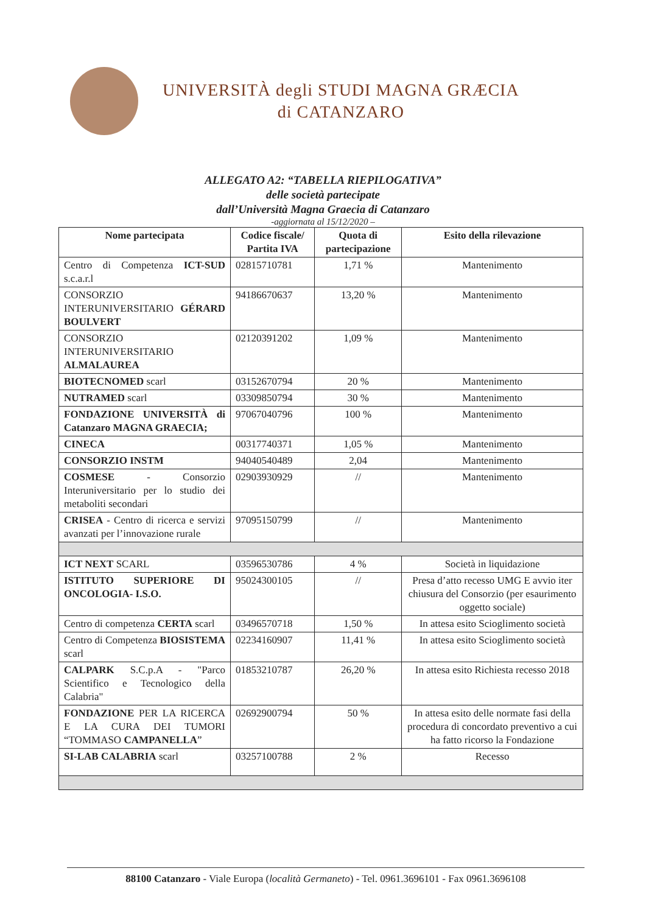UNIVERSITÀ degli STUDI MAGNA GRÆCIA
di CATANZARO
ALLEGATO A2: “TABELLA RIEPILOGATIVA”
delle società partecipate
dall’Università Magna Graecia di Catanzaro
-aggiornata al 15/12/2020 –
| Nome partecipata | Codice fiscale/ Partita IVA | Quota di partecipazione | Esito della rilevazione |
| --- | --- | --- | --- |
| Centro di Competenza ICT-SUD s.c.a.r.l | 02815710781 | 1,71 % | Mantenimento |
| CONSORZIO INTERUNIVERSITARIO GÉRARD BOULVERT | 94186670637 | 13,20 % | Mantenimento |
| CONSORZIO INTERUNIVERSITARIO ALMALAUREA | 02120391202 | 1,09 % | Mantenimento |
| BIOTECNOMED scarl | 03152670794 | 20 % | Mantenimento |
| NUTRAMED scarl | 03309850794 | 30 % | Mantenimento |
| FONDAZIONE UNIVERSITÀ di Catanzaro MAGNA GRAECIA; | 97067040796 | 100 % | Mantenimento |
| CINECA | 00317740371 | 1,05 % | Mantenimento |
| CONSORZIO INSTM | 94040540489 | 2,04 | Mantenimento |
| COSMESE - Consorzio Interuniversitario per lo studio dei metaboliti secondari | 02903930929 | // | Mantenimento |
| CRISEA - Centro di ricerca e servizi avanzati per l’innovazione rurale | 97095150799 | // | Mantenimento |
| ICT NEXT SCARL | 03596530786 | 4 % | Società in liquidazione |
| ISTITUTO SUPERIORE DI ONCOLOGIA- I.S.O. | 95024300105 | // | Presa d’atto recesso UMG E avvio iter chiusura del Consorzio (per esaurimento oggetto sociale) |
| Centro di competenza CERTA scarl | 03496570718 | 1,50 % | In attesa esito Scioglimento società |
| Centro di Competenza BIOSISTEMA scarl | 02234160907 | 11,41 % | In attesa esito Scioglimento società |
| CALPARK S.C.p.A - "Parco Scientifico e Tecnologico della Calabria" | 01853210787 | 26,20 % | In attesa esito Richiesta recesso 2018 |
| FONDAZIONE PER LA RICERCA E LA CURA DEI TUMORI “TOMMASO CAMPANELLA ” | 02692900794 | 50 % | In attesa esito delle normate fasi della procedura di concordato preventivo a cui ha fatto ricorso la Fondazione |
| SI-LAB CALABRIA scarl | 03257100788 | 2 % | Recesso |
88100 Catanzaro - Viale Europa (località Germaneto) - Tel. 0961.3696101 - Fax 0961.3696108